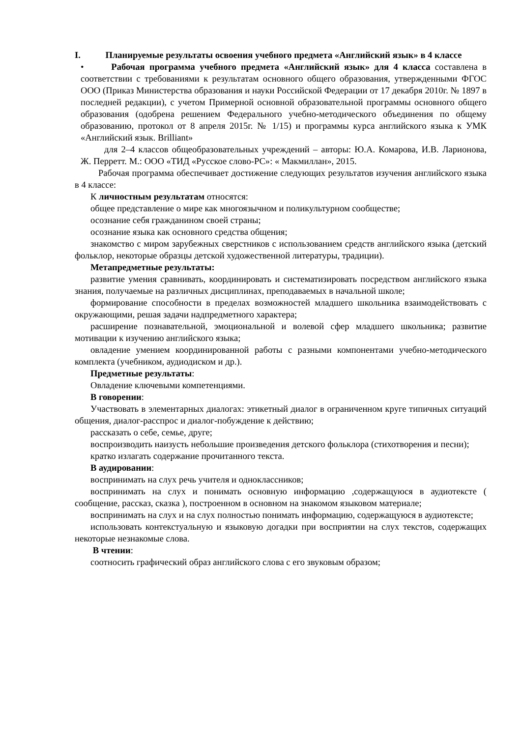I. Планируемые результаты освоения учебного предмета «Английский язык» в 4 классе
• Рабочая программа учебного предмета «Английский язык» для 4 класса составлена в соответствии с требованиями к результатам основного общего образования, утвержденными ФГОС ООО (Приказ Министерства образования и науки Российской Федерации от 17 декабря 2010г. № 1897 в последней редакции), с учетом Примерной основной образовательной программы основного общего образования (одобрена решением Федерального учебно-методического объединения по общему образованию, протокол от 8 апреля 2015г. № 1/15) и программы курса английского языка к УМК «Английский язык. Brilliant»
для 2–4 классов общеобразовательных учреждений – авторы: Ю.А. Комарова, И.В. Ларионова, Ж. Перретт. М.: ООО «ТИД «Русское слово-РС»: « Макмиллан», 2015.
Рабочая программа обеспечивает достижение следующих результатов изучения английского языка в 4 классе:
К личностным результатам относятся:
общее представление о мире как многоязычном и поликультурном сообществе;
осознание себя гражданином своей страны;
осознание языка как основного средства общения;
знакомство с миром зарубежных сверстников с использованием средств английского языка (детский фольклор, некоторые образцы детской художественной литературы, традиции).
Метапредметные результаты:
развитие умения сравнивать, координировать и систематизировать посредством английского языка знания, получаемые на различных дисциплинах, преподаваемых в начальной школе;
формирование способности в пределах возможностей младшего школьника взаимодействовать с окружающими, решая задачи надпредметного характера;
расширение познавательной, эмоциональной и волевой сфер младшего школьника; развитие мотивации к изучению английского языка;
овладение умением координированной работы с разными компонентами учебно-методического комплекта (учебником, аудиодиском и др.).
Предметные результаты:
Овладение ключевыми компетенциями.
В говорении:
Участвовать в элементарных диалогах: этикетный диалог в ограниченном круге типичных ситуаций общения, диалог-расспрос и диалог-побуждение к действию;
рассказать о себе, семье, друге;
воспроизводить наизусть небольшие произведения детского фольклора (стихотворения и песни);
кратко излагать содержание прочитанного текста.
В аудировании:
воспринимать на слух речь учителя и одноклассников;
воспринимать на слух и понимать основную информацию ,содержащуюся в аудиотексте ( сообщение, рассказ, сказка ), построенном в основном на знакомом языковом материале;
воспринимать на слух и на слух полностью понимать информацию, содержащуюся в аудиотексте;
использовать контекстуальную и языковую догадки при восприятии на слух текстов, содержащих некоторые незнакомые слова.
В чтении:
соотносить графический образ английского слова с его звуковым образом;